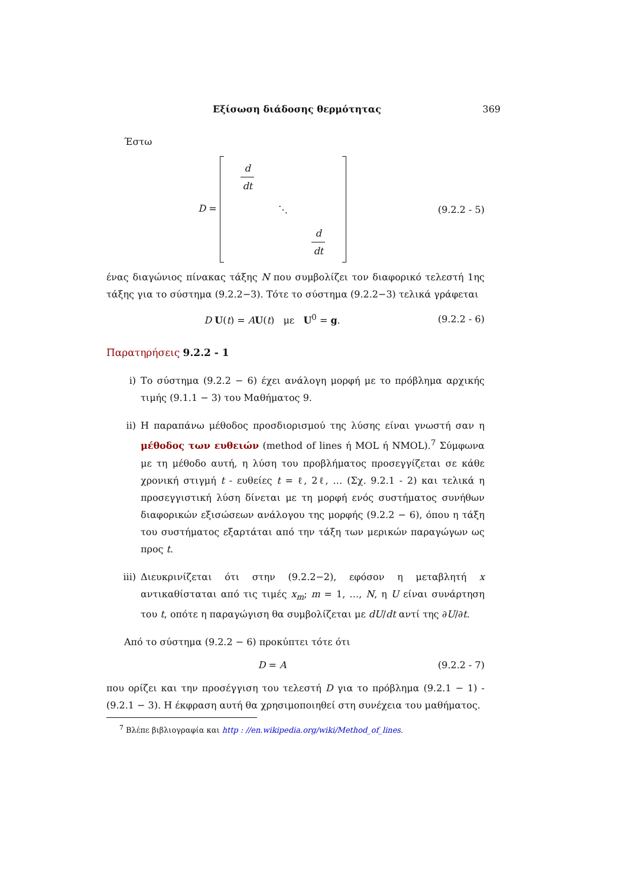Εξίσωση διάδοσης θερμότητας 369
Έστω
D = d dt ⋱ d dt (9.2.2 - 5)
ένας διαγώνιος πίνακας τάξης N που συμβολίζει τον διαφορικό τελεστή 1ης τάξης για το σύστημα (9.2.2−3). Τότε το σύστημα (9.2.2−3) τελικά γράφεται
D U(t) = AU(t) με U<sup>0</sup> = g. (9.2.2 - 6)
Παρατηρήσεις 9.2.2 - 1
i) Το σύστημα (9.2.2 − 6) έχει ανάλογη μορφή με το πρόβλημα αρχικής τιμής (9.1.1 − 3) του Μαθήματος 9.
ii) Η παραπάνω μέθοδος προσδιορισμού της λύσης είναι γνωστή σαν η μέθοδος των ευθειών (method of lines ή MOL ή NMOL).<sup>7</sup> Σύμφωνα με τη μέθοδο αυτή, η λύση του προβλήματος προσεγγίζεται σε κάθε χρονική στιγμή t - ευθείες t = ℓ, 2ℓ, … (Σχ. 9.2.1 - 2) και τελικά η προσεγγιστική λύση δίνεται με τη μορφή ενός συστήματος συνήθων διαφορικών εξισώσεων ανάλογου της μορφής (9.2.2 − 6), όπου η τάξη του συστήματος εξαρτάται από την τάξη των μερικών παραγώγων ως προς t.
iii) Διευκρινίζεται ότι στην (9.2.2−2), εφόσον η μεταβλητή x αντικαθίσταται από τις τιμές x<sub>m</sub>; m = 1, …, N, η U είναι συνάρτηση του t, οπότε η παραγώγιση θα συμβολίζεται με dU/dt αντί της ∂U/∂t.
Από το σύστημα (9.2.2 − 6) προκύπτει τότε ότι
D = A (9.2.2 - 7)
που ορίζει και την προσέγγιση του τελεστή D για το πρόβλημα (9.2.1 − 1) - (9.2.1 − 3). Η έκφραση αυτή θα χρησιμοποιηθεί στη συνέχεια του μαθήματος.
<sup>7</sup> Βλέπε βιβλιογραφία και http : //en.wikipedia.org/wiki/Method_of_lines.